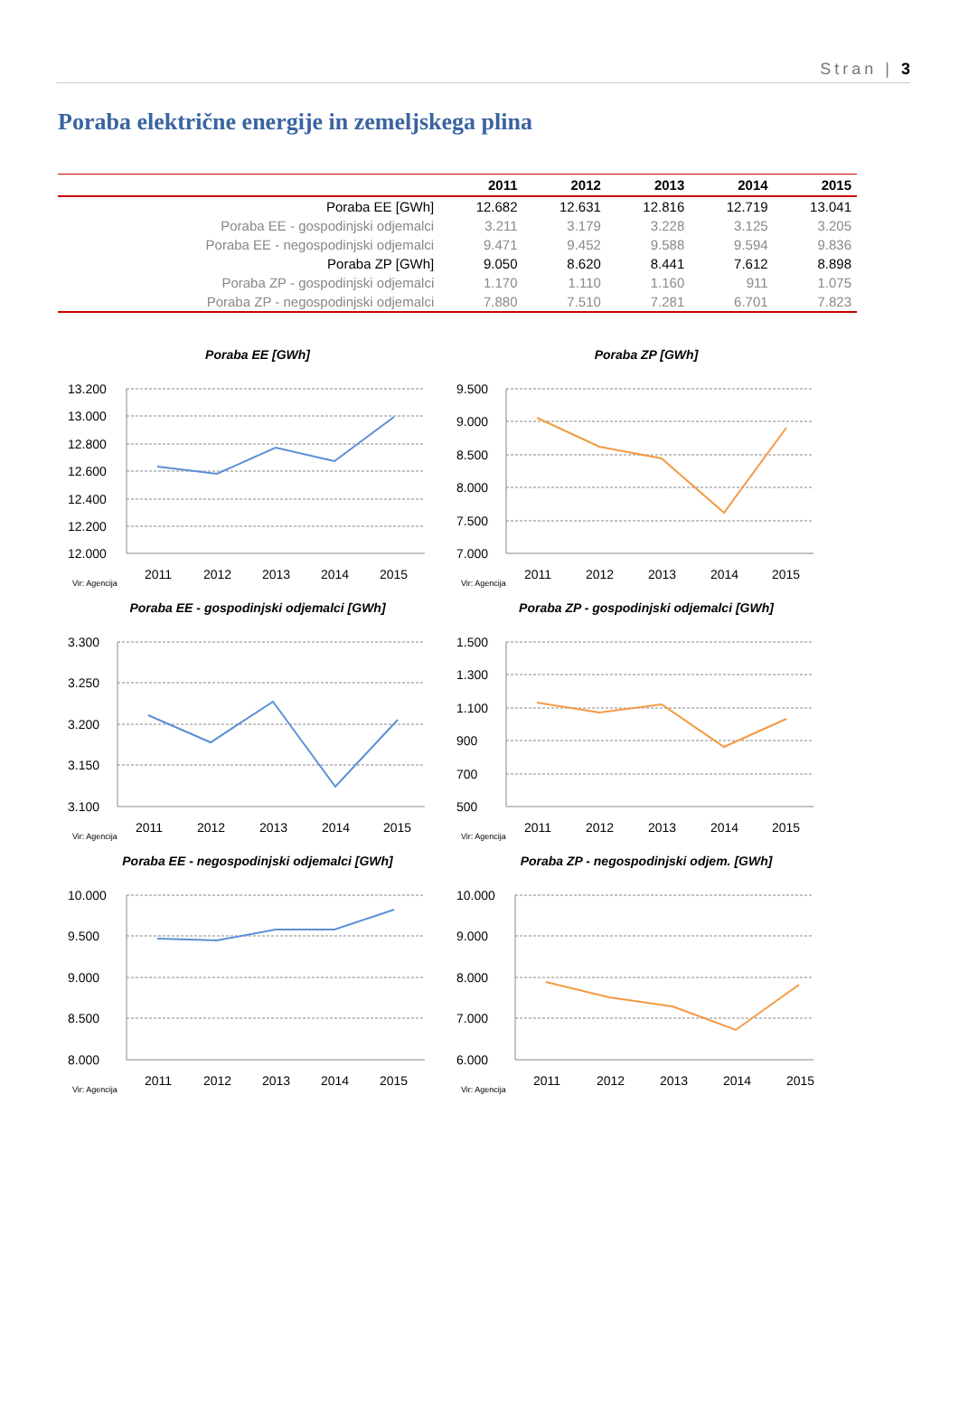Stran | 3
Poraba električne energije in zemeljskega plina
| | 2011 | 2012 | 2013 | 2014 | 2015 |
| --- | --- | --- | --- | --- | --- |
| Poraba EE [GWh] | 12.682 | 12.631 | 12.816 | 12.719 | 13.041 |
| Poraba EE - gospodinjski odjemalci | 3.211 | 3.179 | 3.228 | 3.125 | 3.205 |
| Poraba EE - negospodinjski odjemalci | 9.471 | 9.452 | 9.588 | 9.594 | 9.836 |
| Poraba ZP [GWh] | 9.050 | 8.620 | 8.441 | 7.612 | 8.898 |
| Poraba ZP - gospodinjski odjemalci | 1.170 | 1.110 | 1.160 | 911 | 1.075 |
| Poraba ZP - negospodinjski odjemalci | 7.880 | 7.510 | 7.281 | 6.701 | 7.823 |
Poraba EE [GWh]
13.200
13.000
12.800
12.600
12.400
12.200
12.000
2011
2012
2013
2014
2015
Vir: Agencija
Poraba ZP [GWh]
9.500
9.000
8.500
8.000
7.500
7.000
2011
2012
2013
2014
2015
Vir: Agencija
Poraba EE - gospodinjski odjemalci [GWh]
3.300
3.250
3.200
3.150
3.100
2011
2012
2013
2014
2015
Vir: Agencija
Poraba ZP - gospodinjski odjemalci [GWh]
1.500
1.300
1.100
900
700
500
2011
2012
2013
2014
2015
Vir: Agencija
Poraba EE - negospodinjski odjemalci [GWh]
10.000
9.500
9.000
8.500
8.000
2011
2012
2013
2014
2015
Vir: Agencija
Poraba ZP - negospodinjski odjem. [GWh]
10.000
9.000
8.000
7.000
6.000
2011
2012
2013
2014
2015
Vir: Agencija